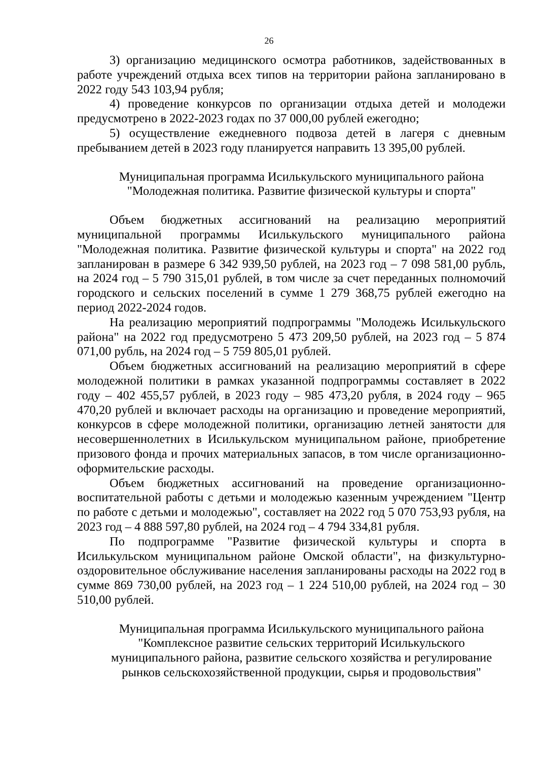26
3) организацию медицинского осмотра работников, задействованных в работе учреждений отдыха всех типов на территории района запланировано в 2022 году 543 103,94 рубля;
4) проведение конкурсов по организации отдыха детей и молодежи предусмотрено в 2022-2023 годах по 37 000,00 рублей ежегодно;
5) осуществление ежедневного подвоза детей в лагеря с дневным пребыванием детей в 2023 году планируется направить 13 395,00 рублей.
Муниципальная программа Исилькульского муниципального района
"Молодежная политика. Развитие физической культуры и спорта"
Объем бюджетных ассигнований на реализацию мероприятий муниципальной программы Исилькульского муниципального района "Молодежная политика. Развитие физической культуры и спорта" на 2022 год запланирован в размере 6 342 939,50 рублей, на 2023 год – 7 098 581,00 рубль, на 2024 год – 5 790 315,01 рублей, в том числе за счет переданных полномочий городского и сельских поселений в сумме 1 279 368,75 рублей ежегодно на период 2022-2024 годов.
На реализацию мероприятий подпрограммы "Молодежь Исилькульского района" на 2022 год предусмотрено 5 473 209,50 рублей, на 2023 год – 5 874 071,00 рубль, на 2024 год – 5 759 805,01 рублей.
Объем бюджетных ассигнований на реализацию мероприятий в сфере молодежной политики в рамках указанной подпрограммы составляет в 2022 году – 402 455,57 рублей, в 2023 году – 985 473,20 рубля, в 2024 году – 965 470,20 рублей и включает расходы на организацию и проведение мероприятий, конкурсов в сфере молодежной политики, организацию летней занятости для несовершеннолетних в Исилькульском муниципальном районе, приобретение призового фонда и прочих материальных запасов, в том числе организационно-оформительские расходы.
Объем бюджетных ассигнований на проведение организационно-воспитательной работы с детьми и молодежью казенным учреждением "Центр по работе с детьми и молодежью", составляет на 2022 год 5 070 753,93 рубля, на 2023 год – 4 888 597,80 рублей, на 2024 год – 4 794 334,81 рубля.
По подпрограмме "Развитие физической культуры и спорта в Исилькульском муниципальном районе Омской области", на физкультурно-оздоровительное обслуживание населения запланированы расходы на 2022 год в сумме 869 730,00 рублей, на 2023 год – 1 224 510,00 рублей, на 2024 год – 30 510,00 рублей.
Муниципальная программа Исилькульского муниципального района
"Комплексное развитие сельских территорий Исилькульского
муниципального района, развитие сельского хозяйства и регулирование
рынков сельскохозяйственной продукции, сырья и продовольствия"